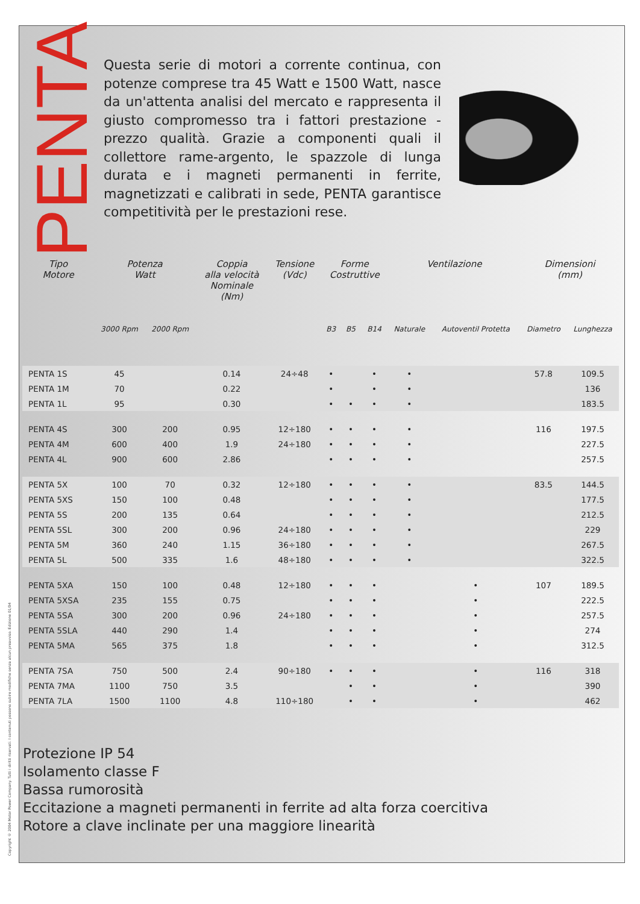Copyright © 2004 Motor Power Company. Tutti i diritti riservati. I contenuti possono subire modifiche senza alcun preavviso. Edizione 01/04
PENTA
Questa serie di motori a corrente continua, con potenze comprese tra 45 Watt e 1500 Watt, nasce da un'attenta analisi del mercato e rappresenta il giusto compromesso tra i fattori prestazione - prezzo qualità. Grazie a componenti quali il collettore rame-argento, le spazzole di lunga durata e i magneti permanenti in ferrite, magnetizzati e calibrati in sede, PENTA garantisce competitività per le prestazioni rese.
| Tipo Motore | Potenza Watt | | Coppia alla velocità Nominale (Nm) | Tensione (Vdc) | Forme Costruttive | | | Ventilazione | | Dimensioni (mm) | |
| --- | --- | --- | --- | --- | --- | --- | --- | --- | --- | --- | --- |
| | 3000 Rpm | 2000 Rpm | | | B3 | B5 | B14 | Naturale | Autoventil Protetta | Diametro | Lunghezza |
| PENTA 1S | 45 | | 0.14 | 24÷48 | • | | • | • | | 57.8 | 109.5 |
| PENTA 1M | 70 | | 0.22 | | • | | • | • | | | 136 |
| PENTA 1L | 95 | | 0.30 | | • | • | • | • | | | 183.5 |
| PENTA 4S | 300 | 200 | 0.95 | 12÷180 | • | • | • | • | | 116 | 197.5 |
| PENTA 4M | 600 | 400 | 1.9 | 24÷180 | • | • | • | • | | | 227.5 |
| PENTA 4L | 900 | 600 | 2.86 | | • | • | • | • | | | 257.5 |
| PENTA 5X | 100 | 70 | 0.32 | 12÷180 | • | • | • | • | | 83.5 | 144.5 |
| PENTA 5XS | 150 | 100 | 0.48 | | • | • | • | • | | | 177.5 |
| PENTA 5S | 200 | 135 | 0.64 | | • | • | • | • | | | 212.5 |
| PENTA 5SL | 300 | 200 | 0.96 | 24÷180 | • | • | • | • | | | 229 |
| PENTA 5M | 360 | 240 | 1.15 | 36÷180 | • | • | • | • | | | 267.5 |
| PENTA 5L | 500 | 335 | 1.6 | 48÷180 | • | • | • | • | | | 322.5 |
| PENTA 5XA | 150 | 100 | 0.48 | 12÷180 | • | • | • | | • | 107 | 189.5 |
| PENTA 5XSA | 235 | 155 | 0.75 | | • | • | • | | • | | 222.5 |
| PENTA 5SA | 300 | 200 | 0.96 | 24÷180 | • | • | • | | • | | 257.5 |
| PENTA 5SLA | 440 | 290 | 1.4 | | • | • | • | | • | | 274 |
| PENTA 5MA | 565 | 375 | 1.8 | | • | • | • | | • | | 312.5 |
| PENTA 7SA | 750 | 500 | 2.4 | 90÷180 | • | • | • | | • | 116 | 318 |
| PENTA 7MA | 1100 | 750 | 3.5 | | | • | • | | • | | 390 |
| PENTA 7LA | 1500 | 1100 | 4.8 | 110÷180 | | • | • | | • | | 462 |
Protezione IP 54
Isolamento classe F
Bassa rumorosità
Eccitazione a magneti permanenti in ferrite ad alta forza coercitiva
Rotore a clave inclinate per una maggiore linearità